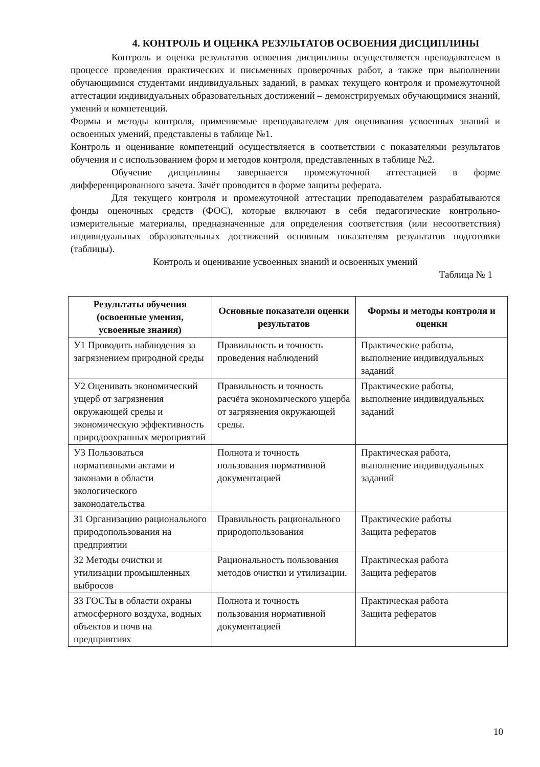4. КОНТРОЛЬ И ОЦЕНКА РЕЗУЛЬТАТОВ ОСВОЕНИЯ ДИСЦИПЛИНЫ
Контроль и оценка результатов освоения дисциплины осуществляется преподавателем в процессе проведения практических и письменных проверочных работ, а также при выполнении обучающимися студентами индивидуальных заданий, в рамках текущего контроля и промежуточной аттестации индивидуальных образовательных достижений – демонстрируемых обучающимися знаний, умений и компетенций.
Формы и методы контроля, применяемые преподавателем для оценивания усвоенных знаний и освоенных умений, представлены в таблице №1.
Контроль и оценивание компетенций осуществляется в соответствии с показателями результатов обучения и с использованием форм и методов контроля, представленных в таблице №2.
Обучение дисциплины завершается промежуточной аттестацией в форме дифференцированного зачета. Зачёт проводится в форме защиты реферата.
Для текущего контроля и промежуточной аттестации преподавателем разрабатываются фонды оценочных средств (ФОС), которые включают в себя педагогические контрольно-измерительные материалы, предназначенные для определения соответствия (или несоответствия) индивидуальных образовательных достижений основным показателям результатов подготовки (таблицы).
Контроль и оценивание усвоенных знаний и освоенных умений
Таблица № 1
| Результаты обучения (освоенные умения, усвоенные знания) | Основные показатели оценки результатов | Формы и методы контроля и оценки |
| --- | --- | --- |
| У1 Проводить наблюдения за загрязнением природной среды | Правильность и точность проведения наблюдений | Практические работы, выполнение индивидуальных заданий |
| У2 Оценивать экономический ущерб от загрязнения окружающей среды и экономическую эффективность природоохранных мероприятий | Правильность и точность расчёта экономического ущерба от загрязнения окружающей среды. | Практические работы, выполнение индивидуальных заданий |
| У3 Пользоваться нормативными актами и законами в области экологического законодательства | Полнота и точность пользования нормативной документацией | Практическая работа, выполнение индивидуальных заданий |
| З1 Организацию рационального природопользования на предприятии | Правильность рационального природопользования | Практические работы Защита рефератов |
| З2 Методы очистки и утилизации промышленных выбросов | Рациональность пользования методов очистки и утилизации. | Практическая работа Защита рефератов |
| З3 ГОСТы в области охраны атмосферного воздуха, водных объектов и почв на предприятиях | Полнота и точность пользования нормативной документацией | Практическая работа Защита рефератов |
10